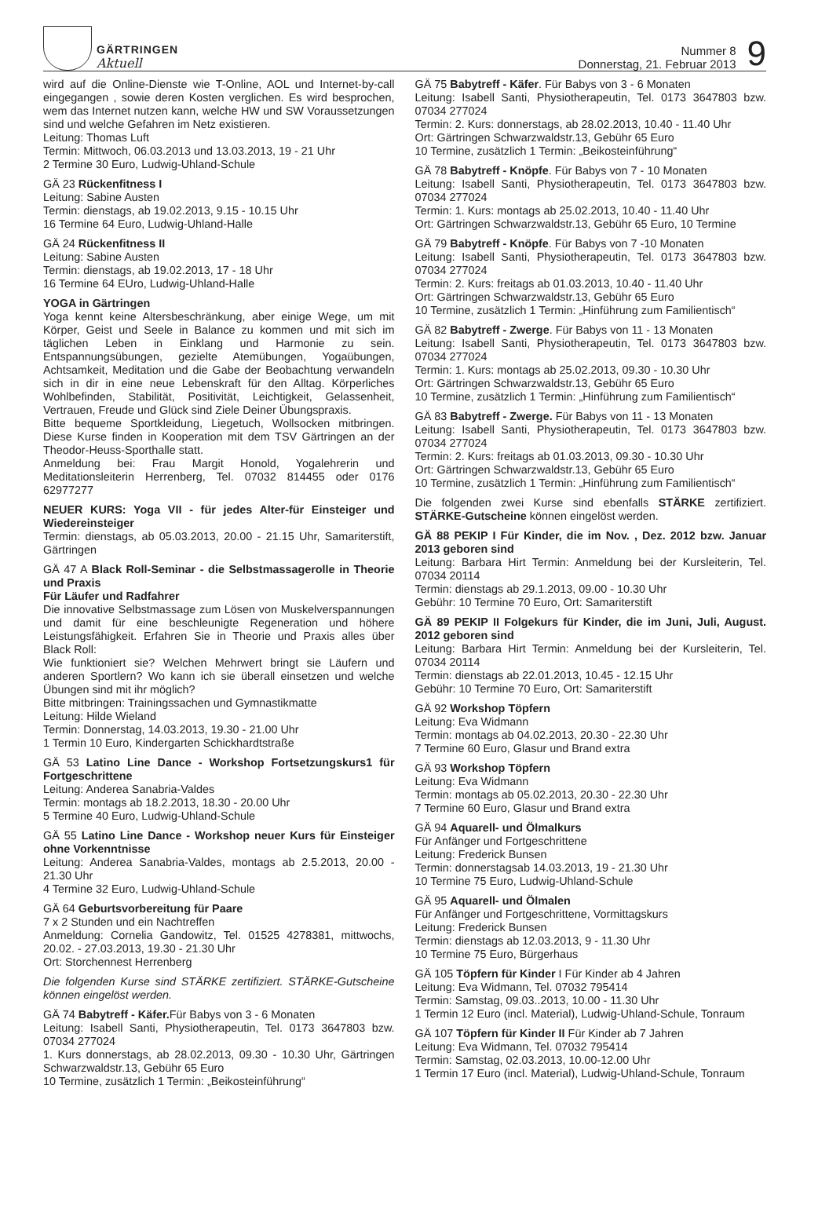GÄRTRINGEN
Aktuell
Nummer 8
Donnerstag, 21. Februar 2013
9
wird auf die Online-Dienste wie T-Online, AOL und Internet-by-call eingegangen , sowie deren Kosten verglichen. Es wird besprochen, wem das Internet nutzen kann, welche HW und SW Voraussetzungen sind und welche Gefahren im Netz existieren.
Leitung: Thomas Luft
Termin: Mittwoch, 06.03.2013 und 13.03.2013, 19 - 21 Uhr
2 Termine 30 Euro, Ludwig-Uhland-Schule
GÄ 23 Rückenfitness I
Leitung: Sabine Austen
Termin: dienstags, ab 19.02.2013, 9.15 - 10.15 Uhr
16 Termine 64 Euro, Ludwig-Uhland-Halle
GÄ 24 Rückenfitness II
Leitung: Sabine Austen
Termin: dienstags, ab 19.02.2013, 17 - 18 Uhr
16 Termine 64 EUro, Ludwig-Uhland-Halle
YOGA in Gärtringen
Yoga kennt keine Altersbeschränkung, aber einige Wege, um mit Körper, Geist und Seele in Balance zu kommen und mit sich im täglichen Leben in Einklang und Harmonie zu sein. Entspannungsübungen, gezielte Atemübungen, Yogaübungen, Achtsamkeit, Meditation und die Gabe der Beobachtung verwandeln sich in dir in eine neue Lebenskraft für den Alltag. Körperliches Wohlbefinden, Stabilität, Positivität, Leichtigkeit, Gelassenheit, Vertrauen, Freude und Glück sind Ziele Deiner Übungspraxis.
Bitte bequeme Sportkleidung, Liegetuch, Wollsocken mitbringen. Diese Kurse finden in Kooperation mit dem TSV Gärtringen an der Theodor-Heuss-Sporthalle statt.
Anmeldung bei: Frau Margit Honold, Yogalehrerin und Meditationsleiterin Herrenberg, Tel. 07032 814455 oder 0176 62977277
NEUER KURS: Yoga VII - für jedes Alter-für Einsteiger und Wiedereinsteiger
Termin: dienstags, ab 05.03.2013, 20.00 - 21.15 Uhr, Samariterstift, Gärtringen
GÄ 47 A Black Roll-Seminar - die Selbstmassagerolle in Theorie und Praxis
Für Läufer und Radfahrer
Die innovative Selbstmassage zum Lösen von Muskelverspannungen und damit für eine beschleunigte Regeneration und höhere Leistungsfähigkeit. Erfahren Sie in Theorie und Praxis alles über Black Roll:
Wie funktioniert sie? Welchen Mehrwert bringt sie Läufern und anderen Sportlern? Wo kann ich sie überall einsetzen und welche Übungen sind mit ihr möglich?
Bitte mitbringen: Trainingssachen und Gymnastikmatte
Leitung: Hilde Wieland
Termin: Donnerstag, 14.03.2013, 19.30 - 21.00 Uhr
1 Termin 10 Euro, Kindergarten Schickhardtstraße
GÄ 53 Latino Line Dance - Workshop Fortsetzungskurs1 für Fortgeschrittene
Leitung: Anderea Sanabria-Valdes
Termin: montags ab 18.2.2013, 18.30 - 20.00 Uhr
5 Termine 40 Euro, Ludwig-Uhland-Schule
GÄ 55 Latino Line Dance - Workshop neuer Kurs für Einsteiger ohne Vorkenntnisse
Leitung: Anderea Sanabria-Valdes, montags ab 2.5.2013, 20.00 - 21.30 Uhr
4 Termine 32 Euro, Ludwig-Uhland-Schule
GÄ 64 Geburtsvorbereitung für Paare
7 x 2 Stunden und ein Nachtreffen
Anmeldung: Cornelia Gandowitz, Tel. 01525 4278381, mittwochs, 20.02. - 27.03.2013, 19.30 - 21.30 Uhr
Ort: Storchennest Herrenberg
Die folgenden Kurse sind STÄRKE zertifiziert. STÄRKE-Gutscheine können eingelöst werden.
GÄ 74 Babytreff - Käfer. Für Babys von 3 - 6 Monaten
Leitung: Isabell Santi, Physiotherapeutin, Tel. 0173 3647803 bzw. 07034 277024
1. Kurs donnerstags, ab 28.02.2013, 09.30 - 10.30 Uhr, Gärtringen Schwarzwaldstr.13, Gebühr 65 Euro
10 Termine, zusätzlich 1 Termin: „Beikosteinführung“
GÄ 75 Babytreff - Käfer. Für Babys von 3 - 6 Monaten
Leitung: Isabell Santi, Physiotherapeutin, Tel. 0173 3647803 bzw. 07034 277024
Termin: 2. Kurs: donnerstags, ab 28.02.2013, 10.40 - 11.40 Uhr
Ort: Gärtringen Schwarzwaldstr.13, Gebühr 65 Euro
10 Termine, zusätzlich 1 Termin: „Beikosteinführung“
GÄ 78 Babytreff - Knöpfe. Für Babys von 7 - 10 Monaten
Leitung: Isabell Santi, Physiotherapeutin, Tel. 0173 3647803 bzw. 07034 277024
Termin: 1. Kurs: montags ab 25.02.2013, 10.40 - 11.40 Uhr
Ort: Gärtringen Schwarzwaldstr.13, Gebühr 65 Euro, 10 Termine
GÄ 79 Babytreff - Knöpfe. Für Babys von 7 -10 Monaten
Leitung: Isabell Santi, Physiotherapeutin, Tel. 0173 3647803 bzw. 07034 277024
Termin: 2. Kurs: freitags ab 01.03.2013, 10.40 - 11.40 Uhr
Ort: Gärtringen Schwarzwaldstr.13, Gebühr 65 Euro
10 Termine, zusätzlich 1 Termin: „Hinführung zum Familientisch“
GÄ 82 Babytreff - Zwerge. Für Babys von 11 - 13 Monaten
Leitung: Isabell Santi, Physiotherapeutin, Tel. 0173 3647803 bzw. 07034 277024
Termin: 1. Kurs: montags ab 25.02.2013, 09.30 - 10.30 Uhr
Ort: Gärtringen Schwarzwaldstr.13, Gebühr 65 Euro
10 Termine, zusätzlich 1 Termin: „Hinführung zum Familientisch“
GÄ 83 Babytreff - Zwerge. Für Babys von 11 - 13 Monaten
Leitung: Isabell Santi, Physiotherapeutin, Tel. 0173 3647803 bzw. 07034 277024
Termin: 2. Kurs: freitags ab 01.03.2013, 09.30 - 10.30 Uhr
Ort: Gärtringen Schwarzwaldstr.13, Gebühr 65 Euro
10 Termine, zusätzlich 1 Termin: „Hinführung zum Familientisch“
Die folgenden zwei Kurse sind ebenfalls STÄRKE zertifiziert. STÄRKE-Gutscheine können eingelöst werden.
GÄ 88 PEKIP I Für Kinder, die im Nov. , Dez. 2012 bzw. Januar 2013 geboren sind
Leitung: Barbara Hirt Termin: Anmeldung bei der Kursleiterin, Tel. 07034 20114
Termin: dienstags ab 29.1.2013, 09.00 - 10.30 Uhr
Gebühr: 10 Termine 70 Euro, Ort: Samariterstift
GÄ 89 PEKIP II Folgekurs für Kinder, die im Juni, Juli, August. 2012 geboren sind
Leitung: Barbara Hirt Termin: Anmeldung bei der Kursleiterin, Tel. 07034 20114
Termin: dienstags ab 22.01.2013, 10.45 - 12.15 Uhr
Gebühr: 10 Termine 70 Euro, Ort: Samariterstift
GÄ 92 Workshop Töpfern
Leitung: Eva Widmann
Termin: montags ab 04.02.2013, 20.30 - 22.30 Uhr
7 Termine 60 Euro, Glasur und Brand extra
GÄ 93 Workshop Töpfern
Leitung: Eva Widmann
Termin: montags ab 05.02.2013, 20.30 - 22.30 Uhr
7 Termine 60 Euro, Glasur und Brand extra
GÄ 94 Aquarell- und Ölmalkurs
Für Anfänger und Fortgeschrittene
Leitung: Frederick Bunsen
Termin: donnerstagsab 14.03.2013, 19 - 21.30 Uhr
10 Termine 75 Euro, Ludwig-Uhland-Schule
GÄ 95 Aquarell- und Ölmalen
Für Anfänger und Fortgeschrittene, Vormittagskurs
Leitung: Frederick Bunsen
Termin: dienstags ab 12.03.2013, 9 - 11.30 Uhr
10 Termine 75 Euro, Bürgerhaus
GÄ 105 Töpfern für Kinder I Für Kinder ab 4 Jahren
Leitung: Eva Widmann, Tel. 07032 795414
Termin: Samstag, 09.03..2013, 10.00 - 11.30 Uhr
1 Termin 12 Euro (incl. Material), Ludwig-Uhland-Schule, Tonraum
GÄ 107 Töpfern für Kinder II Für Kinder ab 7 Jahren
Leitung: Eva Widmann, Tel. 07032 795414
Termin: Samstag, 02.03.2013, 10.00-12.00 Uhr
1 Termin 17 Euro (incl. Material), Ludwig-Uhland-Schule, Tonraum